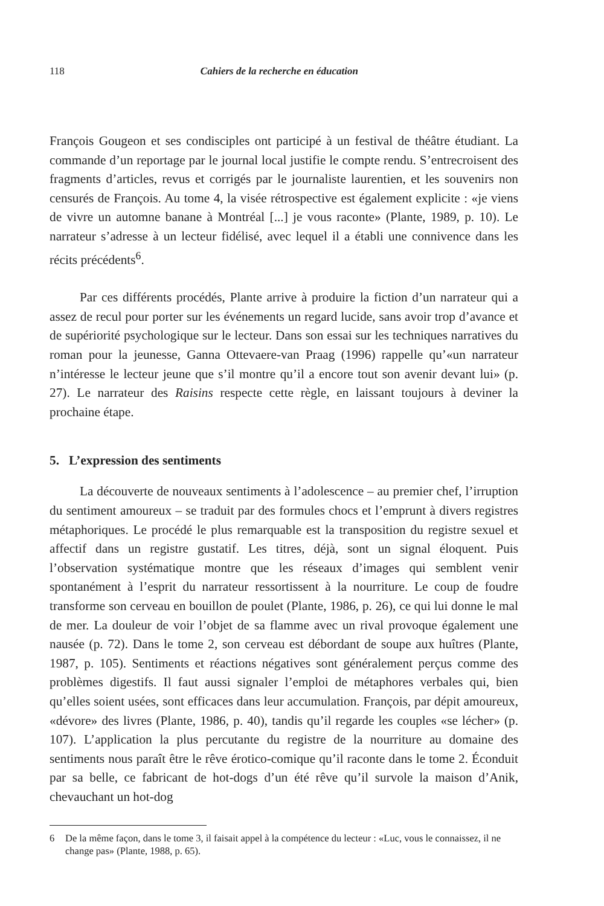118 Cahiers de la recherche en éducation
François Gougeon et ses condisciples ont participé à un festival de théâtre étudiant. La commande d’un reportage par le journal local justifie le compte rendu. S’entrecroisent des fragments d’articles, revus et corrigés par le journaliste laurentien, et les souvenirs non censurés de François. Au tome 4, la visée rétrospective est également explicite : «je viens de vivre un automne banane à Montréal [...] je vous raconte» (Plante, 1989, p. 10). Le narrateur s’adresse à un lecteur fidélisé, avec lequel il a établi une connivence dans les récits précédents<sup>6</sup>.
Par ces différents procédés, Plante arrive à produire la fiction d’un narrateur qui a assez de recul pour porter sur les événements un regard lucide, sans avoir trop d’avance et de supériorité psychologique sur le lecteur. Dans son essai sur les techniques narratives du roman pour la jeunesse, Ganna Ottevaere-van Praag (1996) rappelle qu’«un narrateur n’intéresse le lecteur jeune que s’il montre qu’il a encore tout son avenir devant lui» (p. 27). Le narrateur des Raisins respecte cette règle, en laissant toujours à deviner la prochaine étape.
5. L’expression des sentiments
La découverte de nouveaux sentiments à l’adolescence – au premier chef, l’irruption du sentiment amoureux – se traduit par des formules chocs et l’emprunt à divers registres métaphoriques. Le procédé le plus remarquable est la transposition du registre sexuel et affectif dans un registre gustatif. Les titres, déjà, sont un signal éloquent. Puis l’observation systématique montre que les réseaux d’images qui semblent venir spontanément à l’esprit du narrateur ressortissent à la nourriture. Le coup de foudre transforme son cerveau en bouillon de poulet (Plante, 1986, p. 26), ce qui lui donne le mal de mer. La douleur de voir l’objet de sa flamme avec un rival provoque également une nausée (p. 72). Dans le tome 2, son cerveau est débordant de soupe aux huîtres (Plante, 1987, p. 105). Sentiments et réactions négatives sont généralement perçus comme des problèmes digestifs. Il faut aussi signaler l’emploi de métaphores verbales qui, bien qu’elles soient usées, sont efficaces dans leur accumulation. François, par dépit amoureux, «dévore» des livres (Plante, 1986, p. 40), tandis qu’il regarde les couples «se lécher» (p. 107). L’application la plus percutante du registre de la nourriture au domaine des sentiments nous paraît être le rêve érotico-comique qu’il raconte dans le tome 2. Éconduit par sa belle, ce fabricant de hot-dogs d’un été rêve qu’il survole la maison d’Anik, chevauchant un hot-dog
6 De la même façon, dans le tome 3, il faisait appel à la compétence du lecteur : «Luc, vous le connaissez, il ne change pas» (Plante, 1988, p. 65).